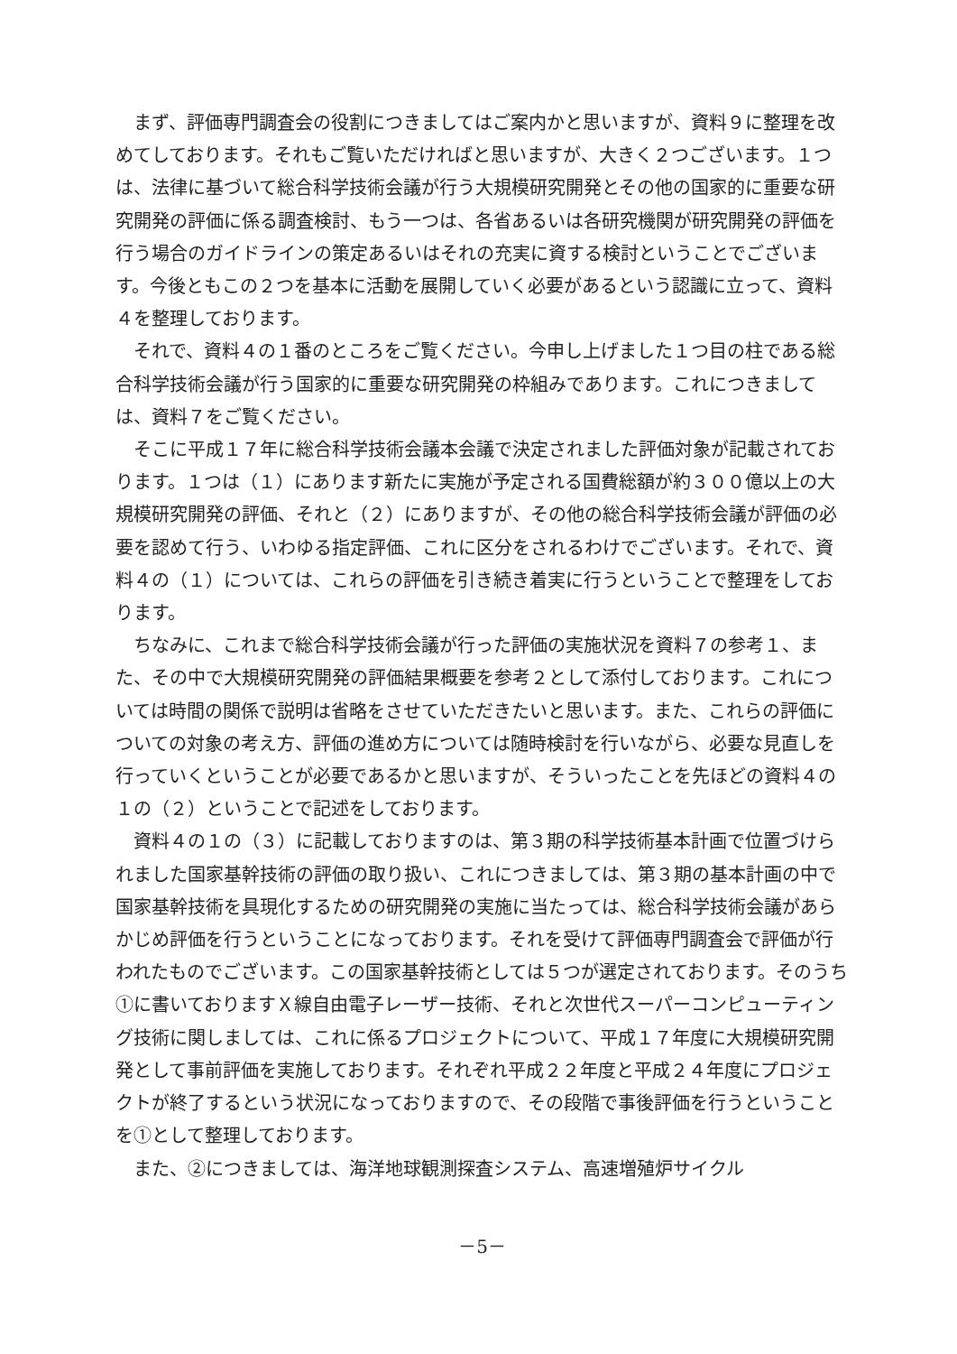まず、評価専門調査会の役割につきましてはご案内かと思いますが、資料９に整理を改めてしております。それもご覧いただければと思いますが、大きく２つございます。１つは、法律に基づいて総合科学技術会議が行う大規模研究開発とその他の国家的に重要な研究開発の評価に係る調査検討、もう一つは、各省あるいは各研究機関が研究開発の評価を行う場合のガイドラインの策定あるいはそれの充実に資する検討ということでございます。今後ともこの２つを基本に活動を展開していく必要があるという認識に立って、資料４を整理しております。
それで、資料４の１番のところをご覧ください。今申し上げました１つ目の柱である総合科学技術会議が行う国家的に重要な研究開発の枠組みであります。これにつきましては、資料７をご覧ください。
そこに平成１７年に総合科学技術会議本会議で決定されました評価対象が記載されております。１つは（１）にあります新たに実施が予定される国費総額が約３００億以上の大規模研究開発の評価、それと（２）にありますが、その他の総合科学技術会議が評価の必要を認めて行う、いわゆる指定評価、これに区分をされるわけでございます。それで、資料４の（１）については、これらの評価を引き続き着実に行うということで整理をしております。
ちなみに、これまで総合科学技術会議が行った評価の実施状況を資料７の参考１、また、その中で大規模研究開発の評価結果概要を参考２として添付しております。これについては時間の関係で説明は省略をさせていただきたいと思います。また、これらの評価についての対象の考え方、評価の進め方については随時検討を行いながら、必要な見直しを行っていくということが必要であるかと思いますが、そういったことを先ほどの資料４の１の（２）ということで記述をしております。
資料４の１の（３）に記載しておりますのは、第３期の科学技術基本計画で位置づけられました国家基幹技術の評価の取り扱い、これにつきましては、第３期の基本計画の中で国家基幹技術を具現化するための研究開発の実施に当たっては、総合科学技術会議があらかじめ評価を行うということになっております。それを受けて評価専門調査会で評価が行われたものでございます。この国家基幹技術としては５つが選定されております。そのうち①に書いておりますＸ線自由電子レーザー技術、それと次世代スーパーコンピューティング技術に関しましては、これに係るプロジェクトについて、平成１７年度に大規模研究開発として事前評価を実施しております。それぞれ平成２２年度と平成２４年度にプロジェクトが終了するという状況になっておりますので、その段階で事後評価を行うということを①として整理しております。
また、②につきましては、海洋地球観測探査システム、高速増殖炉サイクル
－5－